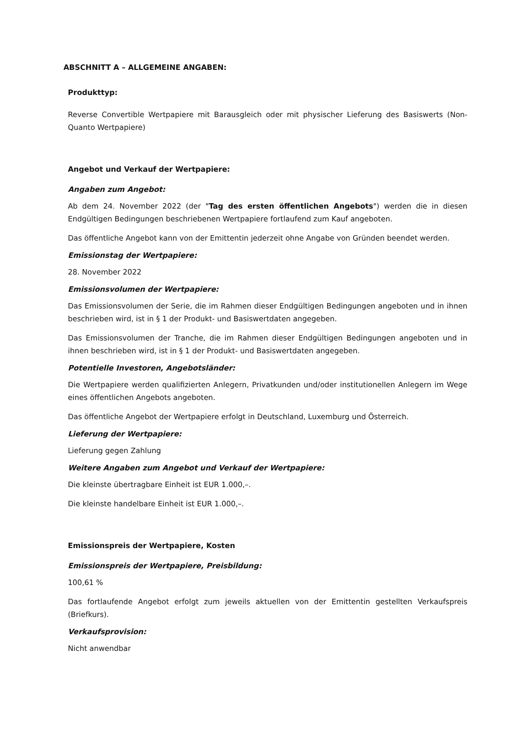ABSCHNITT A – ALLGEMEINE ANGABEN:
Produkttyp:
Reverse Convertible Wertpapiere mit Barausgleich oder mit physischer Lieferung des Basiswerts (Non-Quanto Wertpapiere)
Angebot und Verkauf der Wertpapiere:
Angaben zum Angebot:
Ab dem 24. November 2022 (der "Tag des ersten öffentlichen Angebots") werden die in diesen Endgültigen Bedingungen beschriebenen Wertpapiere fortlaufend zum Kauf angeboten.
Das öffentliche Angebot kann von der Emittentin jederzeit ohne Angabe von Gründen beendet werden.
Emissionstag der Wertpapiere:
28. November 2022
Emissionsvolumen der Wertpapiere:
Das Emissionsvolumen der Serie, die im Rahmen dieser Endgültigen Bedingungen angeboten und in ihnen beschrieben wird, ist in § 1 der Produkt- und Basiswertdaten angegeben.
Das Emissionsvolumen der Tranche, die im Rahmen dieser Endgültigen Bedingungen angeboten und in ihnen beschrieben wird, ist in § 1 der Produkt- und Basiswertdaten angegeben.
Potentielle Investoren, Angebotsländer:
Die Wertpapiere werden qualifizierten Anlegern, Privatkunden und/oder institutionellen Anlegern im Wege eines öffentlichen Angebots angeboten.
Das öffentliche Angebot der Wertpapiere erfolgt in Deutschland, Luxemburg und Österreich.
Lieferung der Wertpapiere:
Lieferung gegen Zahlung
Weitere Angaben zum Angebot und Verkauf der Wertpapiere:
Die kleinste übertragbare Einheit ist EUR 1.000,–.
Die kleinste handelbare Einheit ist EUR 1.000,–.
Emissionspreis der Wertpapiere, Kosten
Emissionspreis der Wertpapiere, Preisbildung:
100,61 %
Das fortlaufende Angebot erfolgt zum jeweils aktuellen von der Emittentin gestellten Verkaufspreis (Briefkurs).
Verkaufsprovision:
Nicht anwendbar